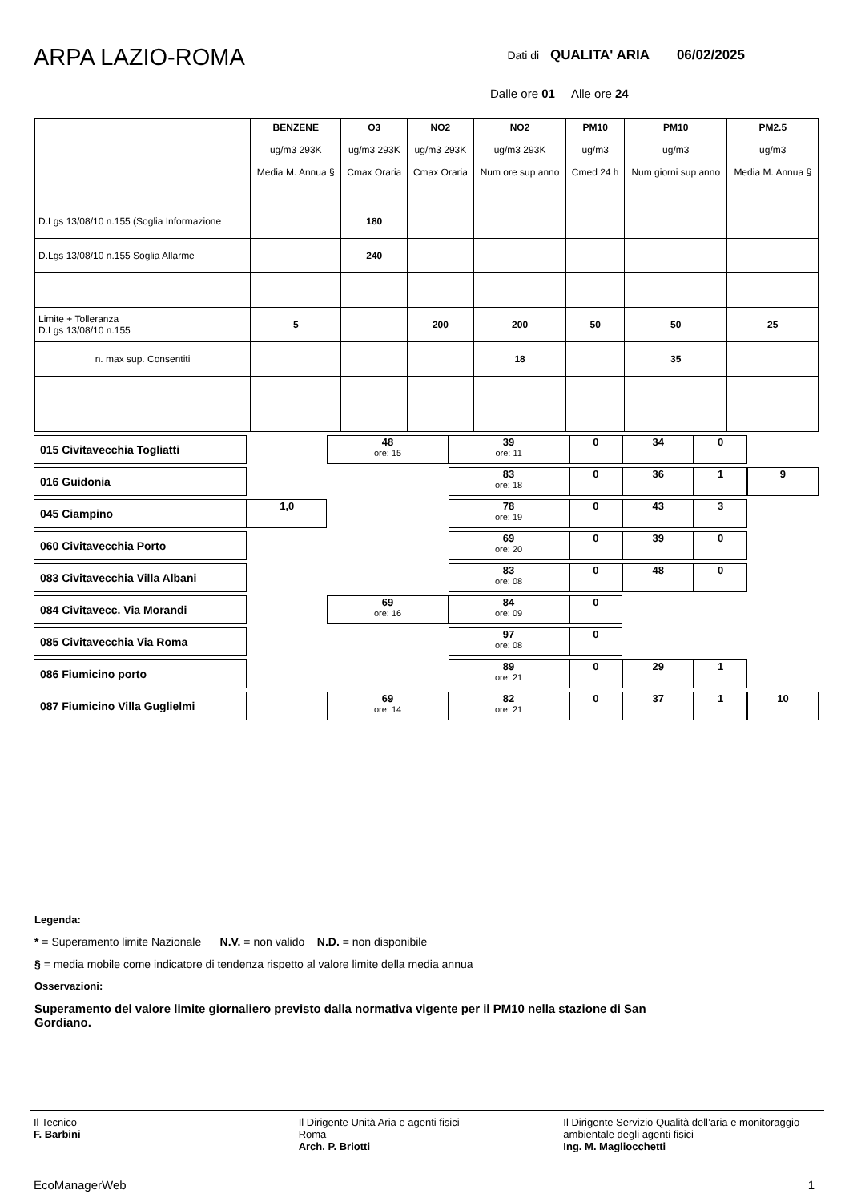ARPA LAZIO-ROMA
Dati di QUALITA' ARIA 06/02/2025
Dalle ore 01 Alle ore 24
| | BENZENE ug/m3 293K Media M. Annua § | O3 ug/m3 293K Cmax Oraria | NO2 ug/m3 293K Cmax Oraria | NO2 ug/m3 293K Num ore sup anno | PM10 ug/m3 Cmed 24 h | PM10 ug/m3 Num giorni sup anno | PM2.5 ug/m3 Media M. Annua § |
| --- | --- | --- | --- | --- | --- | --- | --- |
| D.Lgs 13/08/10 n.155 (Soglia Informazione | | 180 | | | | | |
| D.Lgs 13/08/10 n.155 Soglia Allarme | | 240 | | | | | |
| Limite + Tolleranza D.Lgs 13/08/10 n.155 | 5 | | 200 | 200 | 50 | 50 | 25 |
| n. max sup. Consentiti | | | | 18 | | 35 | |
| 015 Civitavecchia Togliatti | | 48 ore: 15 | 39 ore: 11 | 0 | 34 | 0 | |
| 016 Guidonia | | | 83 ore: 18 | 0 | 36 | 1 | 9 |
| 045 Ciampino | 1,0 | | 78 ore: 19 | 0 | 43 | 3 | |
| 060 Civitavecchia Porto | | | 69 ore: 20 | 0 | 39 | 0 | |
| 083 Civitavecchia Villa Albani | | | 83 ore: 08 | 0 | 48 | 0 | |
| 084 Civitavecc. Via Morandi | | 69 ore: 16 | 84 ore: 09 | 0 | | | |
| 085 Civitavecchia Via Roma | | | 97 ore: 08 | 0 | | | |
| 086 Fiumicino porto | | | 89 ore: 21 | 0 | 29 | 1 | |
| 087 Fiumicino Villa Guglielmi | | 69 ore: 14 | 82 ore: 21 | 0 | 37 | 1 | 10 |
Legenda:
* = Superamento limite Nazionale N.V. = non valido N.D. = non disponibile
§ = media mobile come indicatore di tendenza rispetto al valore limite della media annua
Osservazioni:
Superamento del valore limite giornaliero previsto dalla normativa vigente per il PM10 nella stazione di San Gordiano.
Il Tecnico
F. Barbini
Il Dirigente Unità Aria e agenti fisici
Roma
Arch. P. Briotti
Il Dirigente Servizio Qualità dell’aria e monitoraggio ambientale degli agenti fisici
Ing. M. Magliocchetti
EcoManagerWeb 1